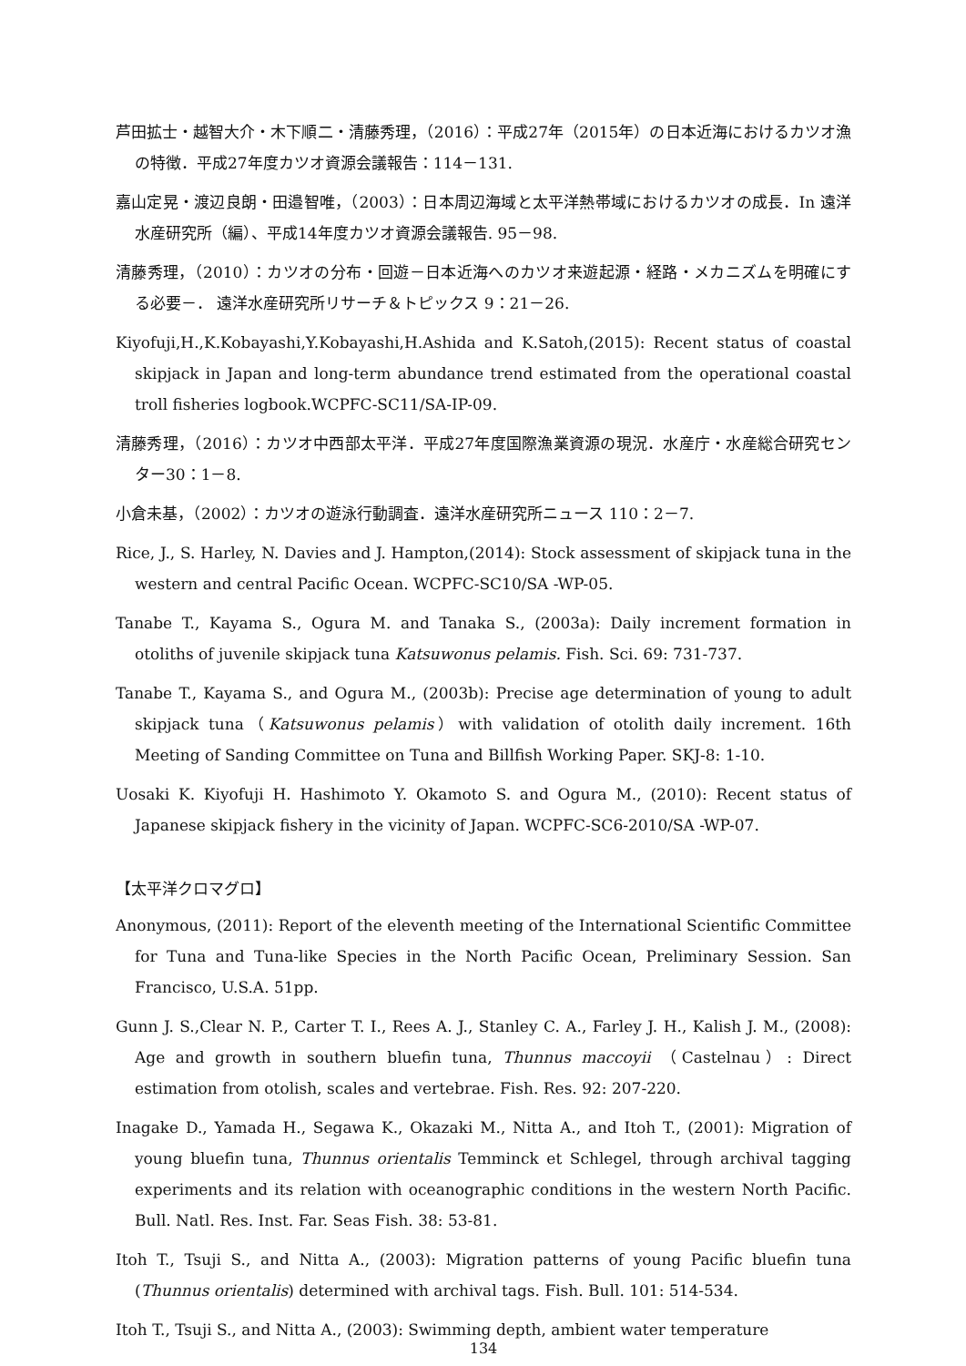芦田拡士・越智大介・木下順二・清藤秀理，（2016）：平成27年（2015年）の日本近海におけるカツオ漁の特徴．平成27年度カツオ資源会議報告：114－131.
嘉山定晃・渡辺良朗・田邉智唯，（2003）：日本周辺海域と太平洋熱帯域におけるカツオの成長．In 遠洋水産研究所（編）、平成14年度カツオ資源会議報告. 95－98.
清藤秀理，（2010）：カツオの分布・回遊－日本近海へのカツオ来遊起源・経路・メカニズムを明確にする必要－． 遠洋水産研究所リサーチ＆トピックス 9：21－26.
Kiyofuji,H.,K.Kobayashi,Y.Kobayashi,H.Ashida and K.Satoh,(2015): Recent status of coastal skipjack in Japan and long-term abundance trend estimated from the operational coastal troll fisheries logbook.WCPFC-SC11/SA-IP-09.
清藤秀理，（2016）：カツオ中西部太平洋．平成27年度国際漁業資源の現況．水産庁・水産総合研究センター30：1－8.
小倉未基，（2002）：カツオの遊泳行動調査．遠洋水産研究所ニュース 110：2－7.
Rice, J., S. Harley, N. Davies and J. Hampton,(2014): Stock assessment of skipjack tuna in the western and central Pacific Ocean. WCPFC-SC10/SA -WP-05.
Tanabe T., Kayama S., Ogura M. and Tanaka S., (2003a): Daily increment formation in otoliths of juvenile skipjack tuna Katsuwonus pelamis. Fish. Sci. 69: 731-737.
Tanabe T., Kayama S., and Ogura M., (2003b): Precise age determination of young to adult skipjack tuna（Katsuwonus pelamis）with validation of otolith daily increment. 16th Meeting of Sanding Committee on Tuna and Billfish Working Paper. SKJ-8: 1-10.
Uosaki K. Kiyofuji H. Hashimoto Y. Okamoto S. and Ogura M., (2010): Recent status of Japanese skipjack fishery in the vicinity of Japan. WCPFC-SC6-2010/SA -WP-07.
【太平洋クロマグロ】
Anonymous, (2011): Report of the eleventh meeting of the International Scientific Committee for Tuna and Tuna-like Species in the North Pacific Ocean, Preliminary Session. San Francisco, U.S.A. 51pp.
Gunn J. S.,Clear N. P., Carter T. I., Rees A. J., Stanley C. A., Farley J. H., Kalish J. M., (2008): Age and growth in southern bluefin tuna, Thunnus maccoyii （Castelnau）: Direct estimation from otolish, scales and vertebrae. Fish. Res. 92: 207-220.
Inagake D., Yamada H., Segawa K., Okazaki M., Nitta A., and Itoh T., (2001): Migration of young bluefin tuna, Thunnus orientalis Temminck et Schlegel, through archival tagging experiments and its relation with oceanographic conditions in the western North Pacific. Bull. Natl. Res. Inst. Far. Seas Fish. 38: 53-81.
Itoh T., Tsuji S., and Nitta A., (2003): Migration patterns of young Pacific bluefin tuna (Thunnus orientalis) determined with archival tags. Fish. Bull. 101: 514-534.
Itoh T., Tsuji S., and Nitta A., (2003): Swimming depth, ambient water temperature
134